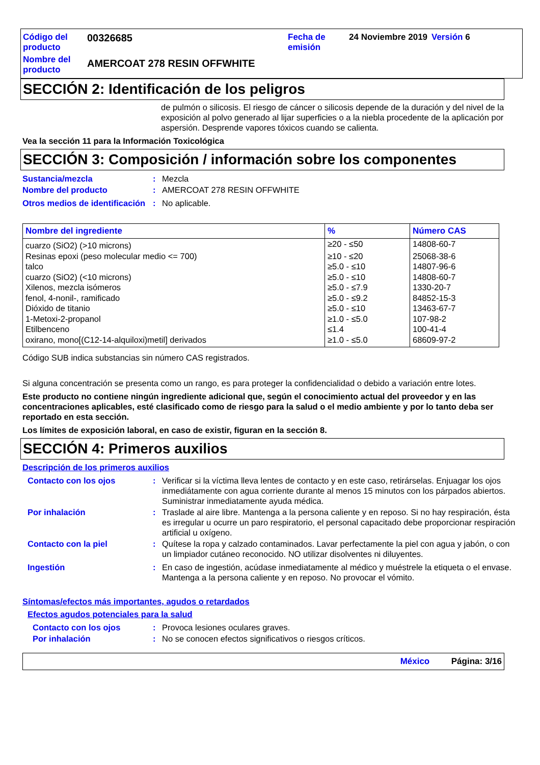Código del producto
00326685
Fecha de emisión
24 Noviembre 2019
Versión 6
Nombre del producto
AMERCOAT 278 RESIN OFFWHITE
SECCIÓN 2: Identificación de los peligros
de pulmón o silicosis. El riesgo de cáncer o silicosis depende de la duración y del nivel de la exposición al polvo generado al lijar superficies o a la niebla procedente de la aplicación por aspersión. Desprende vapores tóxicos cuando se calienta.
Vea la sección 11 para la Información Toxicológica
SECCIÓN 3: Composición / información sobre los componentes
Sustancia/mezcla: Mezcla
Nombre del producto: AMERCOAT 278 RESIN OFFWHITE
Otros medios de identificación: No aplicable.
| Nombre del ingrediente | % | Número CAS |
| --- | --- | --- |
| cuarzo (SiO2) (>10 microns) | ≥20 - ≤50 | 14808-60-7 |
| Resinas epoxi (peso molecular medio <= 700) | ≥10 - ≤20 | 25068-38-6 |
| talco | ≥5.0 - ≤10 | 14807-96-6 |
| cuarzo (SiO2) (<10 microns) | ≥5.0 - ≤10 | 14808-60-7 |
| Xilenos, mezcla isómeros | ≥5.0 - ≤7.9 | 1330-20-7 |
| fenol, 4-nonil-, ramificado | ≥5.0 - ≤9.2 | 84852-15-3 |
| Dióxido de titanio | ≥5.0 - ≤10 | 13463-67-7 |
| 1-Metoxi-2-propanol | ≥1.0 - ≤5.0 | 107-98-2 |
| Etilbenceno | ≤1.4 | 100-41-4 |
| oxirano, mono[(C12-14-alquiloxi)metil] derivados | ≥1.0 - ≤5.0 | 68609-97-2 |
Código SUB indica substancias sin número CAS registrados.
Si alguna concentración se presenta como un rango, es para proteger la confidencialidad o debido a variación entre lotes.
Este producto no contiene ningún ingrediente adicional que, según el conocimiento actual del proveedor y en las concentraciones aplicables, esté clasificado como de riesgo para la salud o el medio ambiente y por lo tanto deba ser reportado en esta sección.
Los límites de exposición laboral, en caso de existir, figuran en la sección 8.
SECCIÓN 4: Primeros auxilios
Descripción de los primeros auxilios
Contacto con los ojos: Verificar si la víctima lleva lentes de contacto y en este caso, retirárselas. Enjuagar los ojos inmediátamente con agua corriente durante al menos 15 minutos con los párpados abiertos. Suministrar inmediatamente ayuda médica.
Por inhalación: Traslade al aire libre. Mantenga a la persona caliente y en reposo. Si no hay respiración, ésta es irregular u ocurre un paro respiratorio, el personal capacitado debe proporcionar respiración artificial u oxígeno.
Contacto con la piel: Quítese la ropa y calzado contaminados. Lavar perfectamente la piel con agua y jabón, o con un limpiador cutáneo reconocido. NO utilizar disolventes ni diluyentes.
Ingestión: En caso de ingestión, acúdase inmediatamente al médico y muéstrele la etiqueta o el envase. Mantenga a la persona caliente y en reposo. No provocar el vómito.
Síntomas/efectos más importantes, agudos o retardados
Efectos agudos potenciales para la salud
Contacto con los ojos: Provoca lesiones oculares graves.
Por inhalación: No se conocen efectos significativos o riesgos críticos.
México Página: 3/16